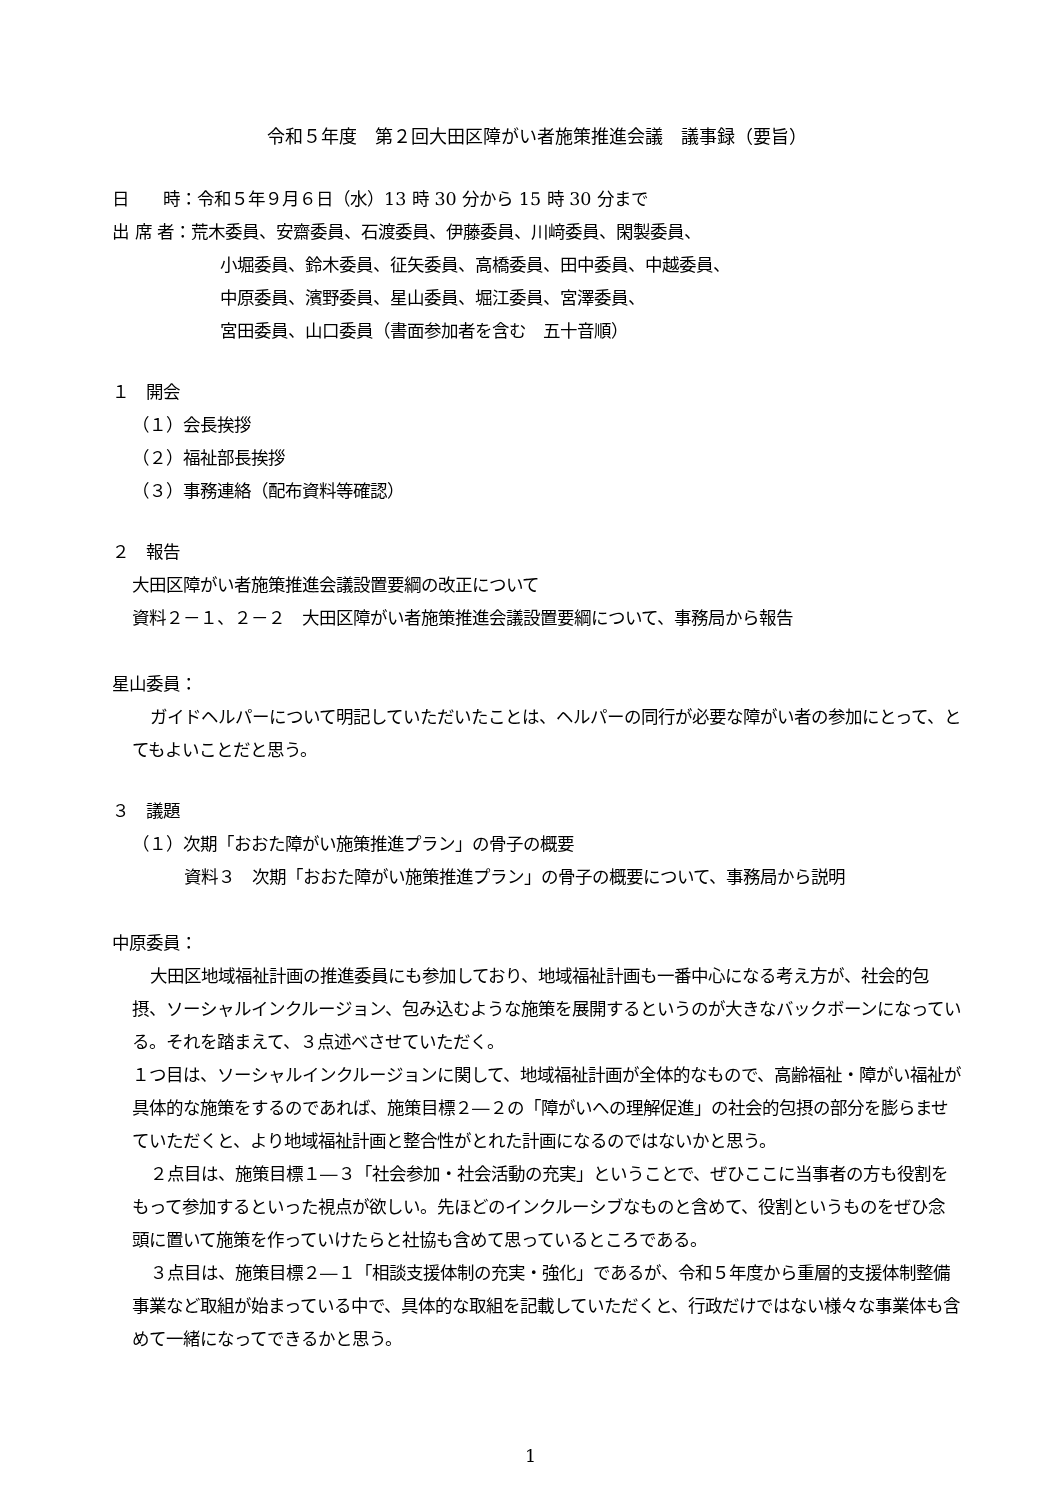令和５年度　第２回大田区障がい者施策推進会議　議事録（要旨）
日　　時：令和５年９月６日（水）13 時 30 分から 15 時 30 分まで
出 席 者：荒木委員、安齋委員、石渡委員、伊藤委員、川﨑委員、閑製委員、
小堀委員、鈴木委員、征矢委員、高橋委員、田中委員、中越委員、
中原委員、濱野委員、星山委員、堀江委員、宮澤委員、
宮田委員、山口委員（書面参加者を含む　五十音順）
１　開会
（１）会長挨拶
（２）福祉部長挨拶
（３）事務連絡（配布資料等確認）
２　報告
大田区障がい者施策推進会議設置要綱の改正について
資料２－１、２－２　大田区障がい者施策推進会議設置要綱について、事務局から報告
星山委員：
ガイドヘルパーについて明記していただいたことは、ヘルパーの同行が必要な障がい者の参加にとって、とてもよいことだと思う。
３　議題
（１）次期「おおた障がい施策推進プラン」の骨子の概要
資料３　次期「おおた障がい施策推進プラン」の骨子の概要について、事務局から説明
中原委員：
大田区地域福祉計画の推進委員にも参加しており、地域福祉計画も一番中心になる考え方が、社会的包摂、ソーシャルインクルージョン、包み込むような施策を展開するというのが大きなバックボーンになっている。それを踏まえて、３点述べさせていただく。
１つ目は、ソーシャルインクルージョンに関して、地域福祉計画が全体的なもので、高齢福祉・障がい福祉が具体的な施策をするのであれば、施策目標２―２の「障がいへの理解促進」の社会的包摂の部分を膨らませていただくと、より地域福祉計画と整合性がとれた計画になるのではないかと思う。
２点目は、施策目標１―３「社会参加・社会活動の充実」ということで、ぜひここに当事者の方も役割をもって参加するといった視点が欲しい。先ほどのインクルーシブなものと含めて、役割というものをぜひ念頭に置いて施策を作っていけたらと社協も含めて思っているところである。
３点目は、施策目標２―１「相談支援体制の充実・強化」であるが、令和５年度から重層的支援体制整備事業など取組が始まっている中で、具体的な取組を記載していただくと、行政だけではない様々な事業体も含めて一緒になってできるかと思う。
1